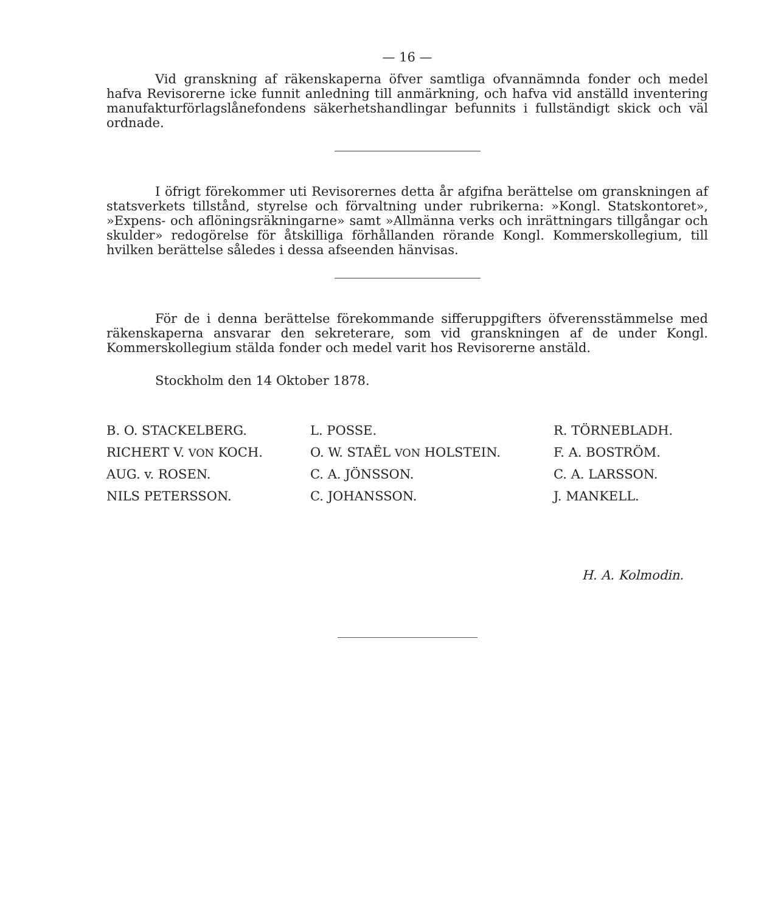— 16 —
Vid granskning af räkenskaperna öfver samtliga ofvannämnda fonder och medel hafva Revisorerne icke funnit anledning till anmärkning, och hafva vid anställd inventering manufakturförlagslånefondens säkerhetshandlingar befunnits i fullständigt skick och väl ordnade.
I öfrigt förekommer uti Revisorernes detta år afgifna berättelse om granskningen af statsverkets tillstånd, styrelse och förvaltning under rubrikerna: »Kongl. Statskontoret», »Expens- och aflöningsräkningarne» samt »Allmänna verks och inrättningars tillgångar och skulder» redogörelse för åtskilliga förhållanden rörande Kongl. Kommerskollegium, till hvilken berättelse således i dessa afseenden hänvisas.
För de i denna berättelse förekommande sifferuppgifters öfverensstämmelse med räkenskaperna ansvarar den sekreterare, som vid granskningen af de under Kongl. Kommerskollegium stälda fonder och medel varit hos Revisorerne anstäld.
Stockholm den 14 Oktober 1878.
| B. O. STACKELBERG. | L. POSSE. | R. TÖRNEBLADH. |
| RICHERT V. VON KOCH. | O. W. STAËL VON HOLSTEIN. | F. A. BOSTRÖM. |
| AUG. v. ROSEN. | C. A. JÖNSSON. | C. A. LARSSON. |
| NILS PETERSSON. | C. JOHANSSON. | J. MANKELL. |
H. A. Kolmodin.